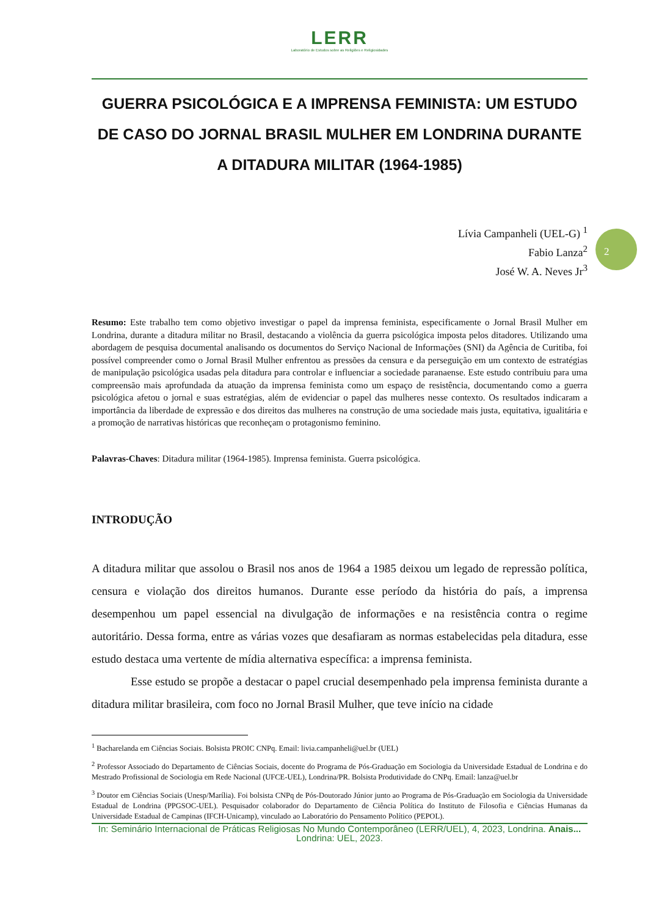2
LERR
Laboratório de Estudos sobre as Religiões e Religiosidades
GUERRA PSICOLÓGICA E A IMPRENSA FEMINISTA: UM ESTUDO DE CASO DO JORNAL BRASIL MULHER EM LONDRINA DURANTE A DITADURA MILITAR (1964-1985)
Lívia Campanheli (UEL-G) <sup>1</sup>
Fabio Lanza<sup>2</sup>
José W. A. Neves Jr<sup>3</sup>
Resumo: Este trabalho tem como objetivo investigar o papel da imprensa feminista, especificamente o Jornal Brasil Mulher em Londrina, durante a ditadura militar no Brasil, destacando a violência da guerra psicológica imposta pelos ditadores. Utilizando uma abordagem de pesquisa documental analisando os documentos do Serviço Nacional de Informações (SNI) da Agência de Curitiba, foi possível compreender como o Jornal Brasil Mulher enfrentou as pressões da censura e da perseguição em um contexto de estratégias de manipulação psicológica usadas pela ditadura para controlar e influenciar a sociedade paranaense. Este estudo contribuiu para uma compreensão mais aprofundada da atuação da imprensa feminista como um espaço de resistência, documentando como a guerra psicológica afetou o jornal e suas estratégias, além de evidenciar o papel das mulheres nesse contexto. Os resultados indicaram a importância da liberdade de expressão e dos direitos das mulheres na construção de uma sociedade mais justa, equitativa, igualitária e a promoção de narrativas históricas que reconheçam o protagonismo feminino.
Palavras-Chaves: Ditadura militar (1964-1985). Imprensa feminista. Guerra psicológica.
INTRODUÇÃO
A ditadura militar que assolou o Brasil nos anos de 1964 a 1985 deixou um legado de repressão política, censura e violação dos direitos humanos. Durante esse período da história do país, a imprensa desempenhou um papel essencial na divulgação de informações e na resistência contra o regime autoritário. Dessa forma, entre as várias vozes que desafiaram as normas estabelecidas pela ditadura, esse estudo destaca uma vertente de mídia alternativa específica: a imprensa feminista.
Esse estudo se propõe a destacar o papel crucial desempenhado pela imprensa feminista durante a ditadura militar brasileira, com foco no Jornal Brasil Mulher, que teve início na cidade
<sup>1</sup> Bacharelanda em Ciências Sociais. Bolsista PROIC CNPq. Email: livia.campanheli@uel.br (UEL)
<sup>2</sup> Professor Associado do Departamento de Ciências Sociais, docente do Programa de Pós-Graduação em Sociologia da Universidade Estadual de Londrina e do Mestrado Profissional de Sociologia em Rede Nacional (UFCE-UEL), Londrina/PR. Bolsista Produtividade do CNPq. Email: lanza@uel.br
<sup>3</sup> Doutor em Ciências Sociais (Unesp/Marília). Foi bolsista CNPq de Pós-Doutorado Júnior junto ao Programa de Pós-Graduação em Sociologia da Universidade Estadual de Londrina (PPGSOC-UEL). Pesquisador colaborador do Departamento de Ciência Política do Instituto de Filosofia e Ciências Humanas da Universidade Estadual de Campinas (IFCH-Unicamp), vinculado ao Laboratório do Pensamento Político (PEPOL).
In: Seminário Internacional de Práticas Religiosas No Mundo Contemporâneo (LERR/UEL), 4, 2023, Londrina. Anais... Londrina: UEL, 2023.